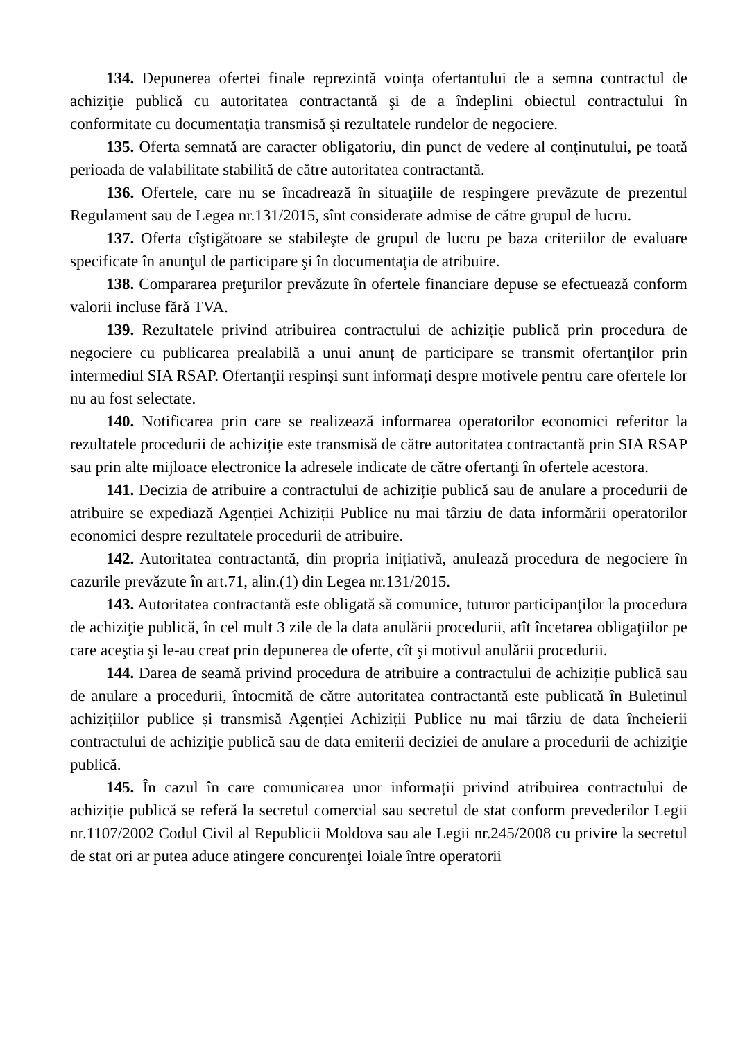134. Depunerea ofertei finale reprezintă voința ofertantului de a semna contractul de achiziţie publică cu autoritatea contractantă şi de a îndeplini obiectul contractului în conformitate cu documentaţia transmisă şi rezultatele rundelor de negociere.
135. Oferta semnată are caracter obligatoriu, din punct de vedere al conţinutului, pe toată perioada de valabilitate stabilită de către autoritatea contractantă.
136. Ofertele, care nu se încadrează în situaţiile de respingere prevăzute de prezentul Regulament sau de Legea nr.131/2015, sînt considerate admise de către grupul de lucru.
137. Oferta cîştigătoare se stabileşte de grupul de lucru pe baza criteriilor de evaluare specificate în anunţul de participare şi în documentaţia de atribuire.
138. Compararea preţurilor prevăzute în ofertele financiare depuse se efectuează conform valorii incluse fără TVA.
139. Rezultatele privind atribuirea contractului de achiziție publică prin procedura de negociere cu publicarea prealabilă a unui anunț de participare se transmit ofertanților prin intermediul SIA RSAP. Ofertanţii respinși sunt informați despre motivele pentru care ofertele lor nu au fost selectate.
140. Notificarea prin care se realizează informarea operatorilor economici referitor la rezultatele procedurii de achiziție este transmisă de către autoritatea contractantă prin SIA RSAP sau prin alte mijloace electronice la adresele indicate de către ofertanţi în ofertele acestora.
141. Decizia de atribuire a contractului de achiziție publică sau de anulare a procedurii de atribuire se expediază Agenției Achiziții Publice nu mai târziu de data informării operatorilor economici despre rezultatele procedurii de atribuire.
142. Autoritatea contractantă, din propria inițiativă, anulează procedura de negociere în cazurile prevăzute în art.71, alin.(1) din Legea nr.131/2015.
143. Autoritatea contractantă este obligată să comunice, tuturor participanţilor la procedura de achiziţie publică, în cel mult 3 zile de la data anulării procedurii, atît încetarea obligaţiilor pe care aceştia şi le-au creat prin depunerea de oferte, cît şi motivul anulării procedurii.
144. Darea de seamă privind procedura de atribuire a contractului de achiziție publică sau de anulare a procedurii, întocmită de către autoritatea contractantă este publicată în Buletinul achizițiilor publice și transmisă Agenției Achiziții Publice nu mai târziu de data încheierii contractului de achiziție publică sau de data emiterii deciziei de anulare a procedurii de achiziţie publică.
145. În cazul în care comunicarea unor informații privind atribuirea contractului de achiziție publică se referă la secretul comercial sau secretul de stat conform prevederilor Legii nr.1107/2002 Codul Civil al Republicii Moldova sau ale Legii nr.245/2008 cu privire la secretul de stat ori ar putea aduce atingere concurenţei loiale între operatorii